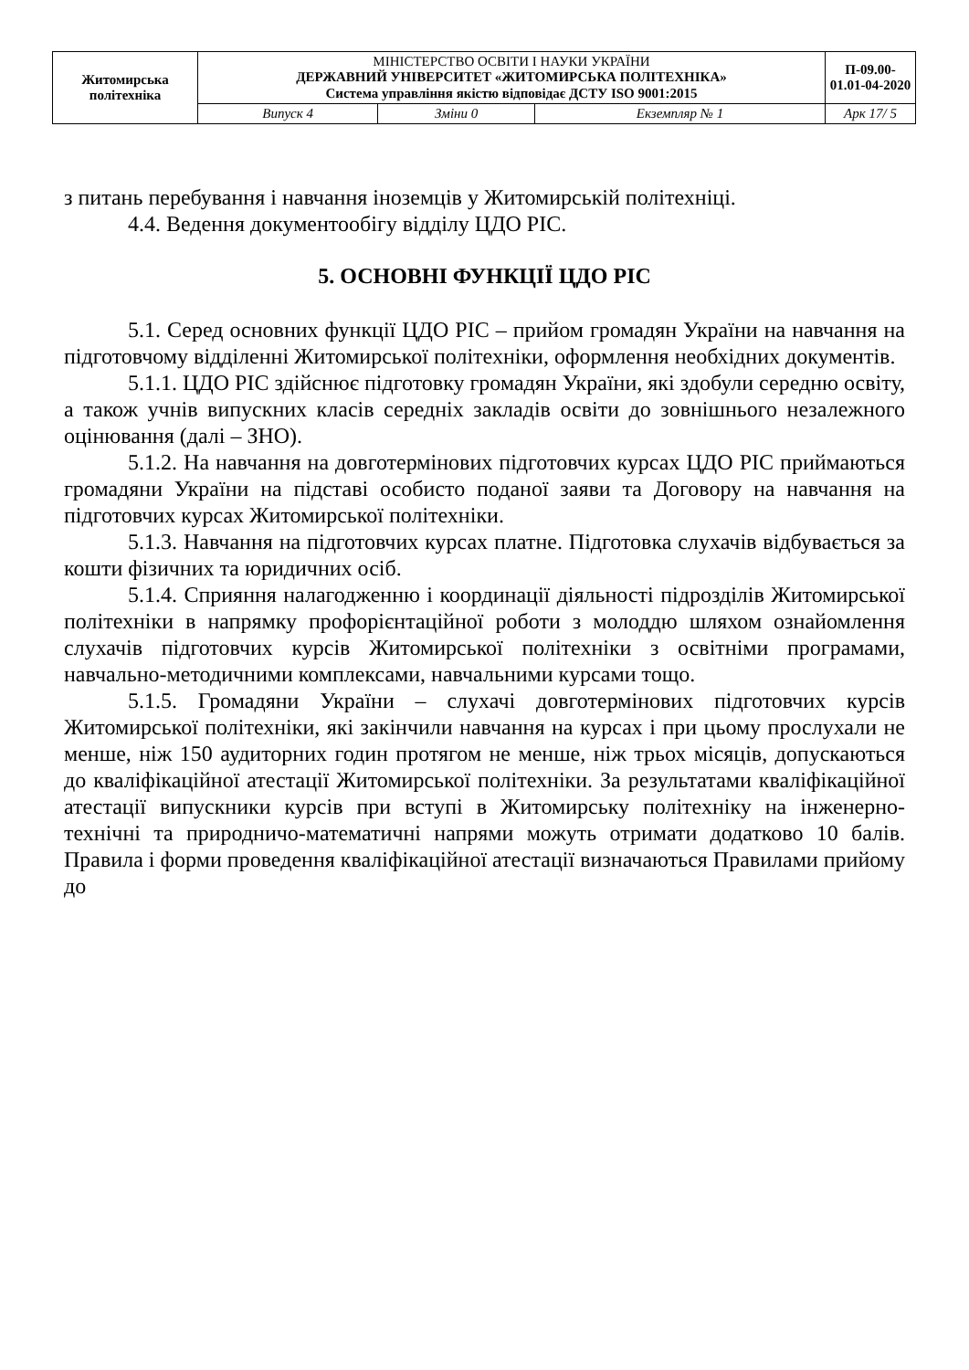| Житомирська політехніка | МІНІСТЕРСТВО ОСВІТИ І НАУКИ УКРАЇНИ ДЕРЖАВНИЙ УНІВЕРСИТЕТ «ЖИТОМИРСЬКА ПОЛІТЕХНІКА» Система управління якістю відповідає ДСТУ ISO 9001:2015 | | | П-09.00-01.01-04-2020 |
| | Випуск 4 | Зміни 0 | Екземпляр № 1 | Арк 17/ 5 |
з питань перебування і навчання іноземців у Житомирській політехніці.
4.4. Ведення документообігу відділу ЦДО РІС.
5. ОСНОВНІ ФУНКЦІЇ ЦДО РІС
5.1. Серед основних функції ЦДО РІС – прийом громадян України на навчання на підготовчому відділенні Житомирської політехніки, оформлення необхідних документів.
5.1.1. ЦДО РІС здійснює підготовку громадян України, які здобули середню освіту, а також учнів випускних класів середніх закладів освіти до зовнішнього незалежного оцінювання (далі – ЗНО).
5.1.2. На навчання на довготермінових підготовчих курсах ЦДО РІС приймаються громадяни України на підставі особисто поданої заяви та Договору на навчання на підготовчих курсах Житомирської політехніки.
5.1.3. Навчання на підготовчих курсах платне. Підготовка слухачів відбувається за кошти фізичних та юридичних осіб.
5.1.4. Сприяння налагодженню і координації діяльності підрозділів Житомирської політехніки в напрямку профорієнтаційної роботи з молоддю шляхом ознайомлення слухачів підготовчих курсів Житомирської політехніки з освітніми програмами, навчально-методичними комплексами, навчальними курсами тощо.
5.1.5. Громадяни України – слухачі довготермінових підготовчих курсів Житомирської політехніки, які закінчили навчання на курсах і при цьому прослухали не менше, ніж 150 аудиторних годин протягом не менше, ніж трьох місяців, допускаються до кваліфікаційної атестації Житомирської політехніки. За результатами кваліфікаційної атестації випускники курсів при вступі в Житомирську політехніку на інженерно-технічні та природничо-математичні напрями можуть отримати додатково 10 балів. Правила і форми проведення кваліфікаційної атестації визначаються Правилами прийому до